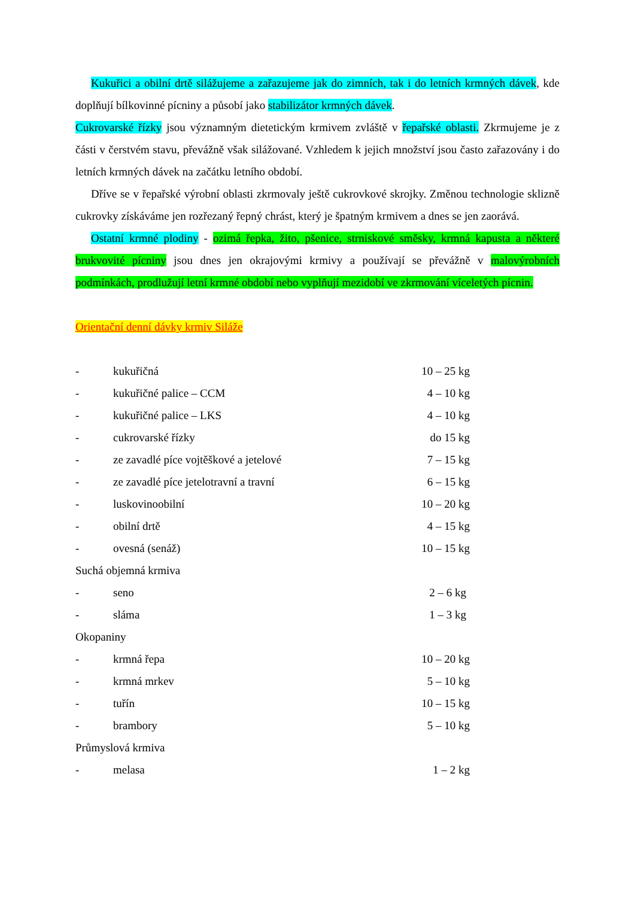Kukuřici a obilní drtě silážujeme a zařazujeme jak do zimních, tak i do letních krmných dávek, kde doplňují bílkovinné pícniny a působí jako stabilizátor krmných dávek.
Cukrovarské řízky jsou významným dietetickým krmivem zvláště v řepařské oblasti. Zkrmujeme je z části v čerstvém stavu, převážně však silážované. Vzhledem k jejich množství jsou často zařazovány i do letních krmných dávek na začátku letního období.
Dříve se v řepařské výrobní oblasti zkrmovaly ještě cukrovkové skrojky. Změnou technologie sklizně cukrovky získáváme jen rozřezaný řepný chrást, který je špatným krmivem a dnes se jen zaorává.
Ostatní krmné plodiny - ozimá řepka, žito, pšenice, strniskové směsky, krmná kapusta a některé brukvovité pícniny jsou dnes jen okrajovými krmivy a používají se převážně v malovýrobních podmínkách, prodlužují letní krmné období nebo vyplňují mezidobí ve zkrmování víceletých pícnin.
Orientační denní dávky krmiv Siláže
- kukuřičná 10 – 25 kg
- kukuřičné palice – CCM 4 – 10 kg
- kukuřičné palice – LKS 4 – 10 kg
- cukrovarské řízky do 15 kg
- ze zavadlé píce vojtěškové a jetelové 7 – 15 kg
- ze zavadlé píce jetelotravní a travní 6 – 15 kg
- luskovinoobilní 10 – 20 kg
- obilní drtě 4 – 15 kg
- ovesná (senáž) 10 – 15 kg
Suchá objemná krmiva
- seno 2 – 6 kg
- sláma 1 – 3 kg
Okopaniny
- krmná řepa 10 – 20 kg
- krmná mrkev 5 – 10 kg
- tuřín 10 – 15 kg
- brambory 5 – 10 kg
Průmyslová krmiva
- melasa 1 – 2 kg